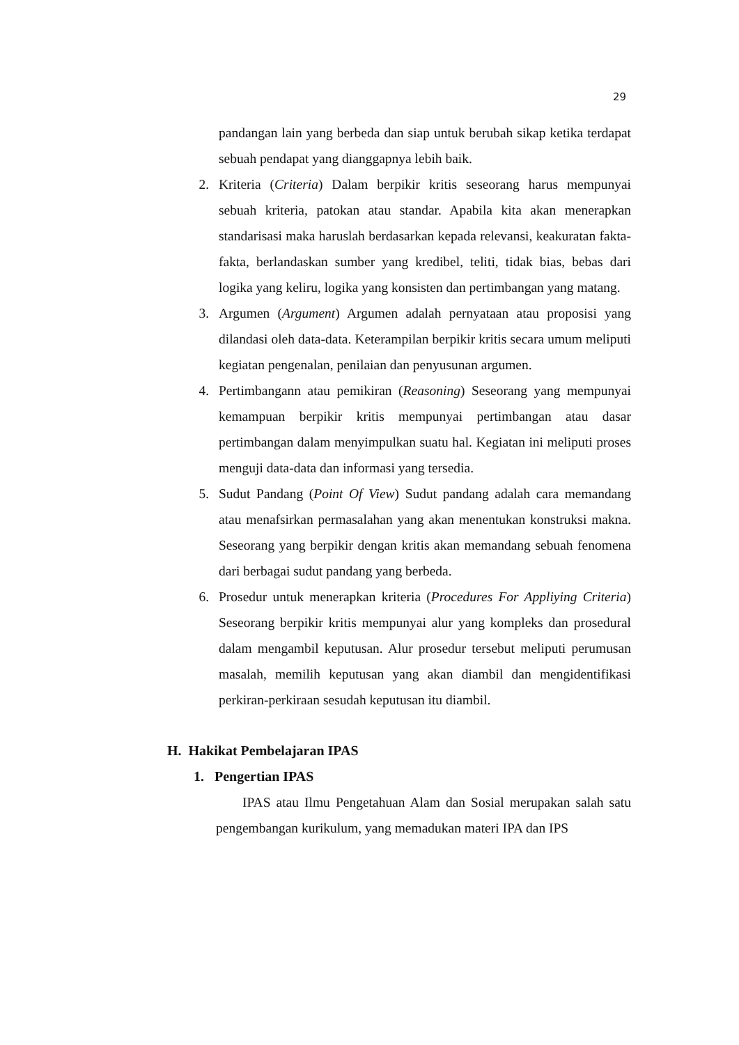29
pandangan lain yang berbeda dan siap untuk berubah sikap ketika terdapat sebuah pendapat yang dianggapnya lebih baik.
2. Kriteria (Criteria) Dalam berpikir kritis seseorang harus mempunyai sebuah kriteria, patokan atau standar. Apabila kita akan menerapkan standarisasi maka haruslah berdasarkan kepada relevansi, keakuratan fakta-fakta, berlandaskan sumber yang kredibel, teliti, tidak bias, bebas dari logika yang keliru, logika yang konsisten dan pertimbangan yang matang.
3. Argumen (Argument) Argumen adalah pernyataan atau proposisi yang dilandasi oleh data-data. Keterampilan berpikir kritis secara umum meliputi kegiatan pengenalan, penilaian dan penyusunan argumen.
4. Pertimbangann atau pemikiran (Reasoning) Seseorang yang mempunyai kemampuan berpikir kritis mempunyai pertimbangan atau dasar pertimbangan dalam menyimpulkan suatu hal. Kegiatan ini meliputi proses menguji data-data dan informasi yang tersedia.
5. Sudut Pandang (Point Of View) Sudut pandang adalah cara memandang atau menafsirkan permasalahan yang akan menentukan konstruksi makna. Seseorang yang berpikir dengan kritis akan memandang sebuah fenomena dari berbagai sudut pandang yang berbeda.
6. Prosedur untuk menerapkan kriteria (Procedures For Appliying Criteria) Seseorang berpikir kritis mempunyai alur yang kompleks dan prosedural dalam mengambil keputusan. Alur prosedur tersebut meliputi perumusan masalah, memilih keputusan yang akan diambil dan mengidentifikasi perkiran-perkiraan sesudah keputusan itu diambil.
H. Hakikat Pembelajaran IPAS
1. Pengertian IPAS
IPAS atau Ilmu Pengetahuan Alam dan Sosial merupakan salah satu pengembangan kurikulum, yang memadukan materi IPA dan IPS